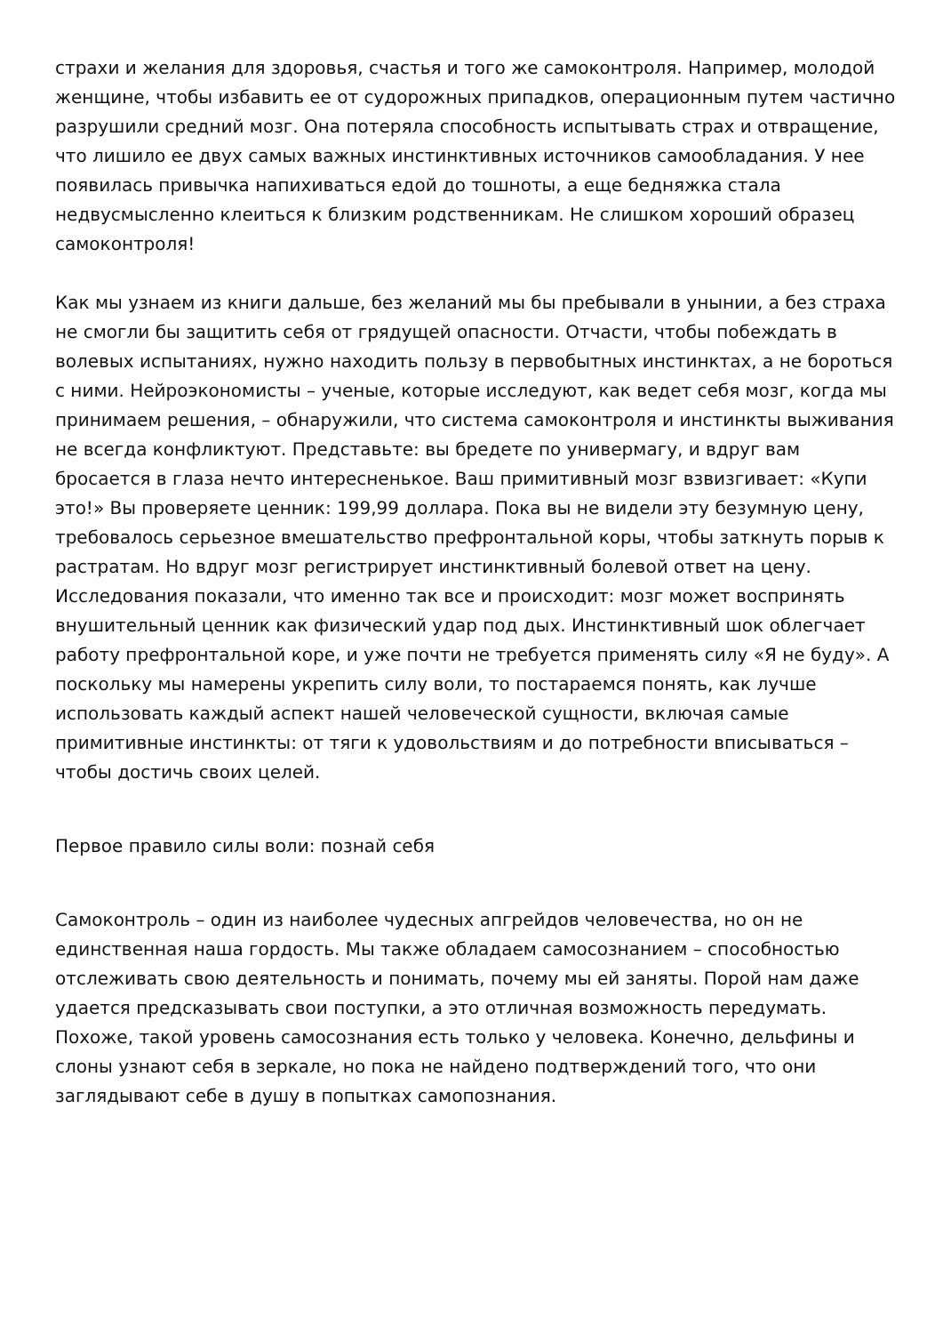страхи и желания для здоровья, счастья и того же самоконтроля. Например, молодой женщине, чтобы избавить ее от судорожных припадков, операционным путем частично разрушили средний мозг. Она потеряла способность испытывать страх и отвращение, что лишило ее двух самых важных инстинктивных источников самообладания. У нее появилась привычка напихиваться едой до тошноты, а еще бедняжка стала недвусмысленно клеиться к близким родственникам. Не слишком хороший образец самоконтроля!
Как мы узнаем из книги дальше, без желаний мы бы пребывали в унынии, а без страха не смогли бы защитить себя от грядущей опасности. Отчасти, чтобы побеждать в волевых испытаниях, нужно находить пользу в первобытных инстинктах, а не бороться с ними. Нейроэкономисты – ученые, которые исследуют, как ведет себя мозг, когда мы принимаем решения, – обнаружили, что система самоконтроля и инстинкты выживания не всегда конфликтуют. Представьте: вы бредете по универмагу, и вдруг вам бросается в глаза нечто интересненькое. Ваш примитивный мозг взвизгивает: «Купи это!» Вы проверяете ценник: 199,99 доллара. Пока вы не видели эту безумную цену, требовалось серьезное вмешательство префронтальной коры, чтобы заткнуть порыв к растратам. Но вдруг мозг регистрирует инстинктивный болевой ответ на цену. Исследования показали, что именно так все и происходит: мозг может воспринять внушительный ценник как физический удар под дых. Инстинктивный шок облегчает работу префронтальной коре, и уже почти не требуется применять силу «Я не буду». А поскольку мы намерены укрепить силу воли, то постараемся понять, как лучше использовать каждый аспект нашей человеческой сущности, включая самые примитивные инстинкты: от тяги к удовольствиям и до потребности вписываться – чтобы достичь своих целей.
Первое правило силы воли: познай себя
Самоконтроль – один из наиболее чудесных апгрейдов человечества, но он не единственная наша гордость. Мы также обладаем самосознанием – способностью отслеживать свою деятельность и понимать, почему мы ей заняты. Порой нам даже удается предсказывать свои поступки, а это отличная возможность передумать. Похоже, такой уровень самосознания есть только у человека. Конечно, дельфины и слоны узнают себя в зеркале, но пока не найдено подтверждений того, что они заглядывают себе в душу в попытках самопознания.